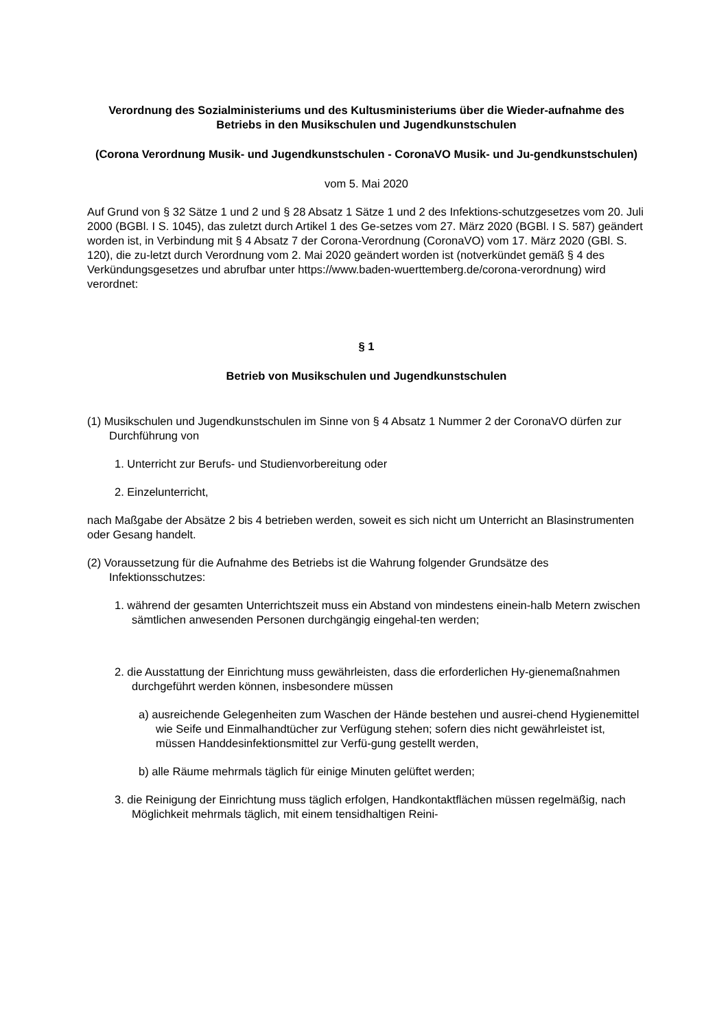Verordnung des Sozialministeriums und des Kultusministeriums über die Wieder-aufnahme des Betriebs in den Musikschulen und Jugendkunstschulen
(Corona Verordnung Musik- und Jugendkunstschulen - CoronaVO Musik- und Ju-gendkunstschulen)
vom 5. Mai 2020
Auf Grund von § 32 Sätze 1 und 2 und § 28 Absatz 1 Sätze 1 und 2 des Infektions-schutzgesetzes vom 20. Juli 2000 (BGBl. I S. 1045), das zuletzt durch Artikel 1 des Ge-setzes vom 27. März 2020 (BGBl. I S. 587) geändert worden ist, in Verbindung mit § 4 Absatz 7 der Corona-Verordnung (CoronaVO) vom 17. März 2020 (GBl. S. 120), die zu-letzt durch Verordnung vom 2. Mai 2020 geändert worden ist (notverkündet gemäß § 4 des Verkündungsgesetzes und abrufbar unter https://www.baden-wuerttemberg.de/corona-verordnung) wird verordnet:
§ 1
Betrieb von Musikschulen und Jugendkunstschulen
(1) Musikschulen und Jugendkunstschulen im Sinne von § 4 Absatz 1 Nummer 2 der CoronaVO dürfen zur Durchführung von
1. Unterricht zur Berufs- und Studienvorbereitung oder
2. Einzelunterricht,
nach Maßgabe der Absätze 2 bis 4 betrieben werden, soweit es sich nicht um Unterricht an Blasinstrumenten oder Gesang handelt.
(2) Voraussetzung für die Aufnahme des Betriebs ist die Wahrung folgender Grundsätze des Infektionsschutzes:
1. während der gesamten Unterrichtszeit muss ein Abstand von mindestens einein-halb Metern zwischen sämtlichen anwesenden Personen durchgängig eingehal-ten werden;
2. die Ausstattung der Einrichtung muss gewährleisten, dass die erforderlichen Hy-gienemaßnahmen durchgeführt werden können, insbesondere müssen
a) ausreichende Gelegenheiten zum Waschen der Hände bestehen und ausrei-chend Hygienemittel wie Seife und Einmalhandtücher zur Verfügung stehen; sofern dies nicht gewährleistet ist, müssen Handdesinfektionsmittel zur Verfü-gung gestellt werden,
b) alle Räume mehrmals täglich für einige Minuten gelüftet werden;
3. die Reinigung der Einrichtung muss täglich erfolgen, Handkontaktflächen müssen regelmäßig, nach Möglichkeit mehrmals täglich, mit einem tensidhaltigen Reini-